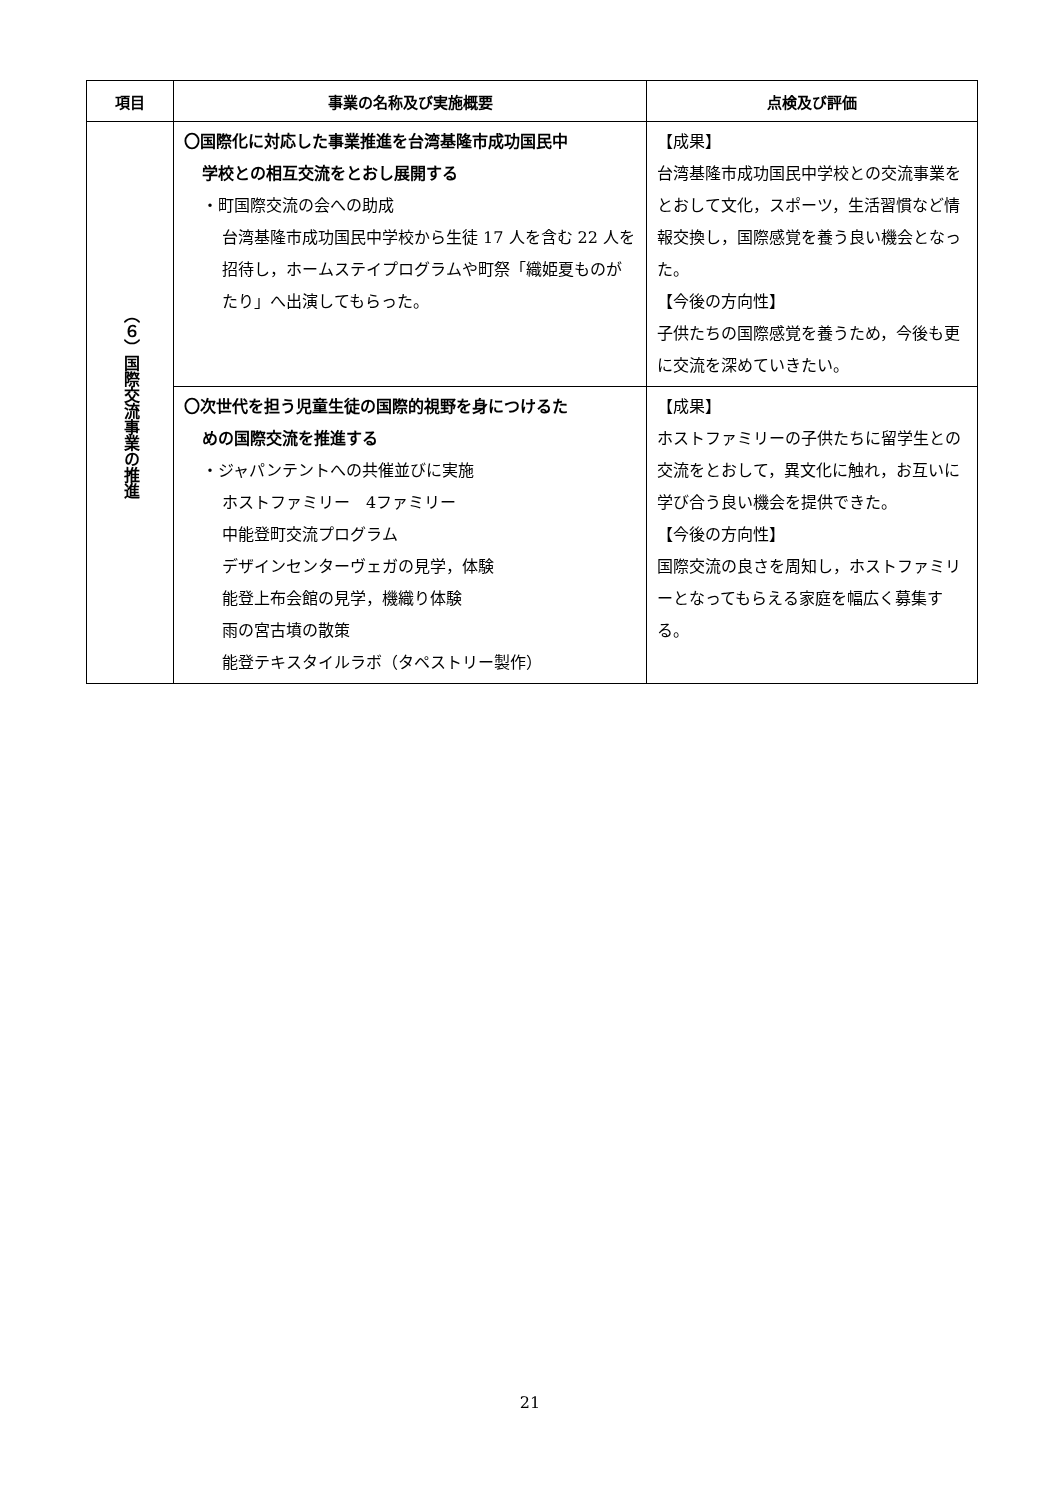| 項目 | 事業の名称及び実施概要 | 点検及び評価 |
| --- | --- | --- |
| （６）国際交流事業の推進 | 〇国際化に対応した事業推進を台湾基隆市成功国民中 学校との相互交流をとおし展開する ・町国際交流の会への助成 台湾基隆市成功国民中学校から生徒 17 人を含む 22 人を招待し，ホームステイプログラムや町祭「織姫夏ものがたり」へ出演してもらった。 | 【成果】 台湾基隆市成功国民中学校との交流事業をとおして文化，スポーツ，生活習慣など情報交換し，国際感覚を養う良い機会となった。 【今後の方向性】 子供たちの国際感覚を養うため，今後も更に交流を深めていきたい。 |
| | 〇次世代を担う児童生徒の国際的視野を身につけるた めの国際交流を推進する ・ジャパンテントへの共催並びに実施 ホストファミリー 4ファミリー 中能登町交流プログラム デザインセンターヴェガの見学，体験 能登上布会館の見学，機織り体験 雨の宮古墳の散策 能登テキスタイルラボ（タペストリー製作） | 【成果】 ホストファミリーの子供たちに留学生との交流をとおして，異文化に触れ，お互いに学び合う良い機会を提供できた。 【今後の方向性】 国際交流の良さを周知し，ホストファミリーとなってもらえる家庭を幅広く募集する。 |
21